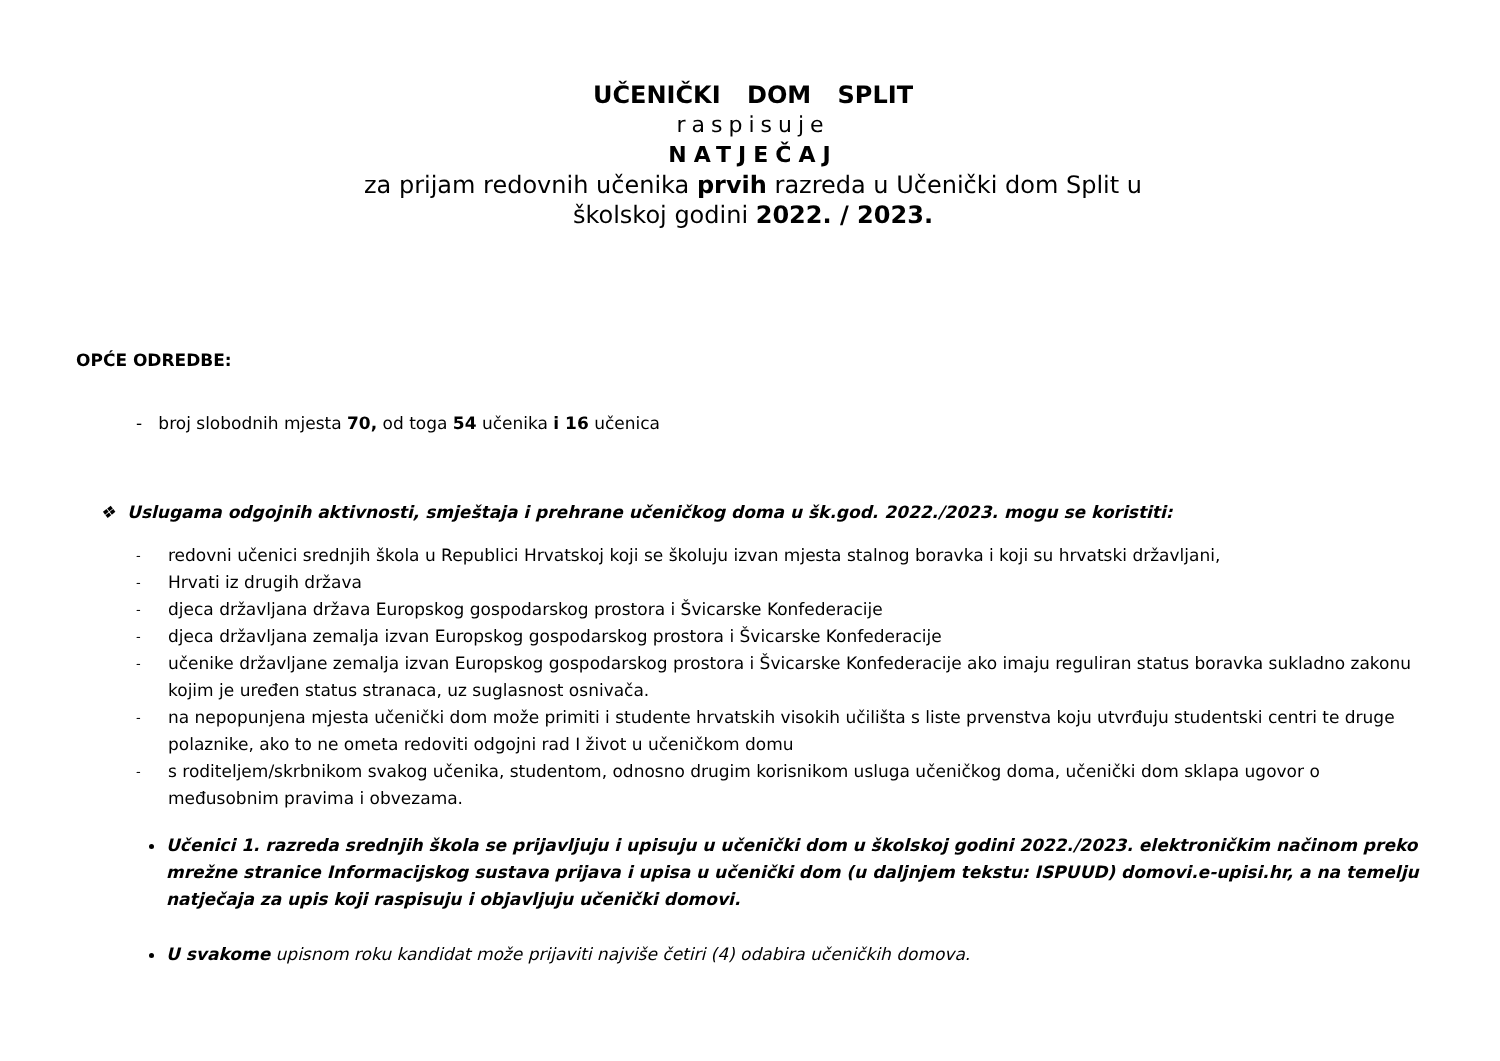UČENIČKI DOM SPLIT
raspisuje
NATJEČAJ
za prijam redovnih učenika prvih razreda u Učenički dom Split u
školskoj godini 2022. / 2023.
OPĆE ODREDBE:
- broj slobodnih mjesta 70, od toga 54 učenika i 16 učenica
❖ Uslugama odgojnih aktivnosti, smještaja i prehrane učeničkog doma u šk.god. 2022./2023. mogu se koristiti:
- redovni učenici srednjih škola u Republici Hrvatskoj koji se školuju izvan mjesta stalnog boravka i koji su hrvatski državljani,
- Hrvati iz drugih država
- djeca državljana država Europskog gospodarskog prostora i Švicarske Konfederacije
- djeca državljana zemalja izvan Europskog gospodarskog prostora i Švicarske Konfederacije
- učenike državljane zemalja izvan Europskog gospodarskog prostora i Švicarske Konfederacije ako imaju reguliran status boravka sukladno zakonu kojim je uređen status stranaca, uz suglasnost osnivača.
- na nepopunjena mjesta učenički dom može primiti i studente hrvatskih visokih učilišta s liste prvenstva koju utvrđuju studentski centri te druge polaznike, ako to ne ometa redoviti odgojni rad I život u učeničkom domu
- s roditeljem/skrbnikom svakog učenika, studentom, odnosno drugim korisnikom usluga učeničkog doma, učenički dom sklapa ugovor o međusobnim pravima i obvezama.
Učenici 1. razreda srednjih škola se prijavljuju i upisuju u učenički dom u školskoj godini 2022./2023. elektroničkim načinom preko mrežne stranice Informacijskog sustava prijava i upisa u učenički dom (u daljnjem tekstu: ISPUUD) domovi.e-upisi.hr, a na temelju natječaja za upis koji raspisuju i objavljuju učenički domovi.
U svakome upisnom roku kandidat može prijaviti najviše četiri (4) odabira učeničkih domova.